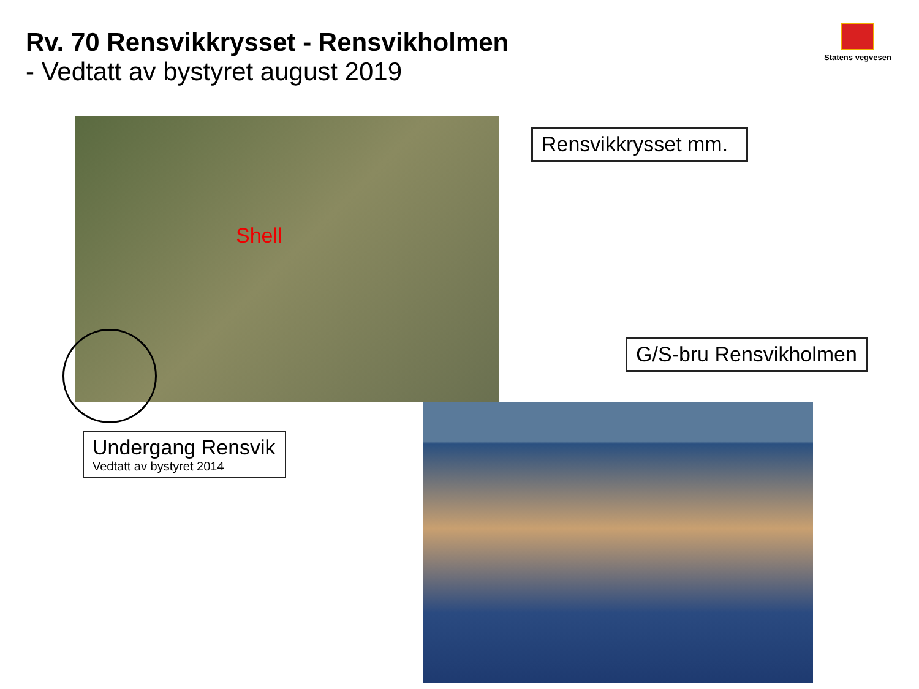Rv. 70 Rensvikkrysset - Rensvikholmen
- Vedtatt av bystyret august 2019
Statens vegvesen
Shell
Rensvikkrysset mm.
G/S-bru Rensvikholmen
Undergang Rensvik
Vedtatt av bystyret 2014